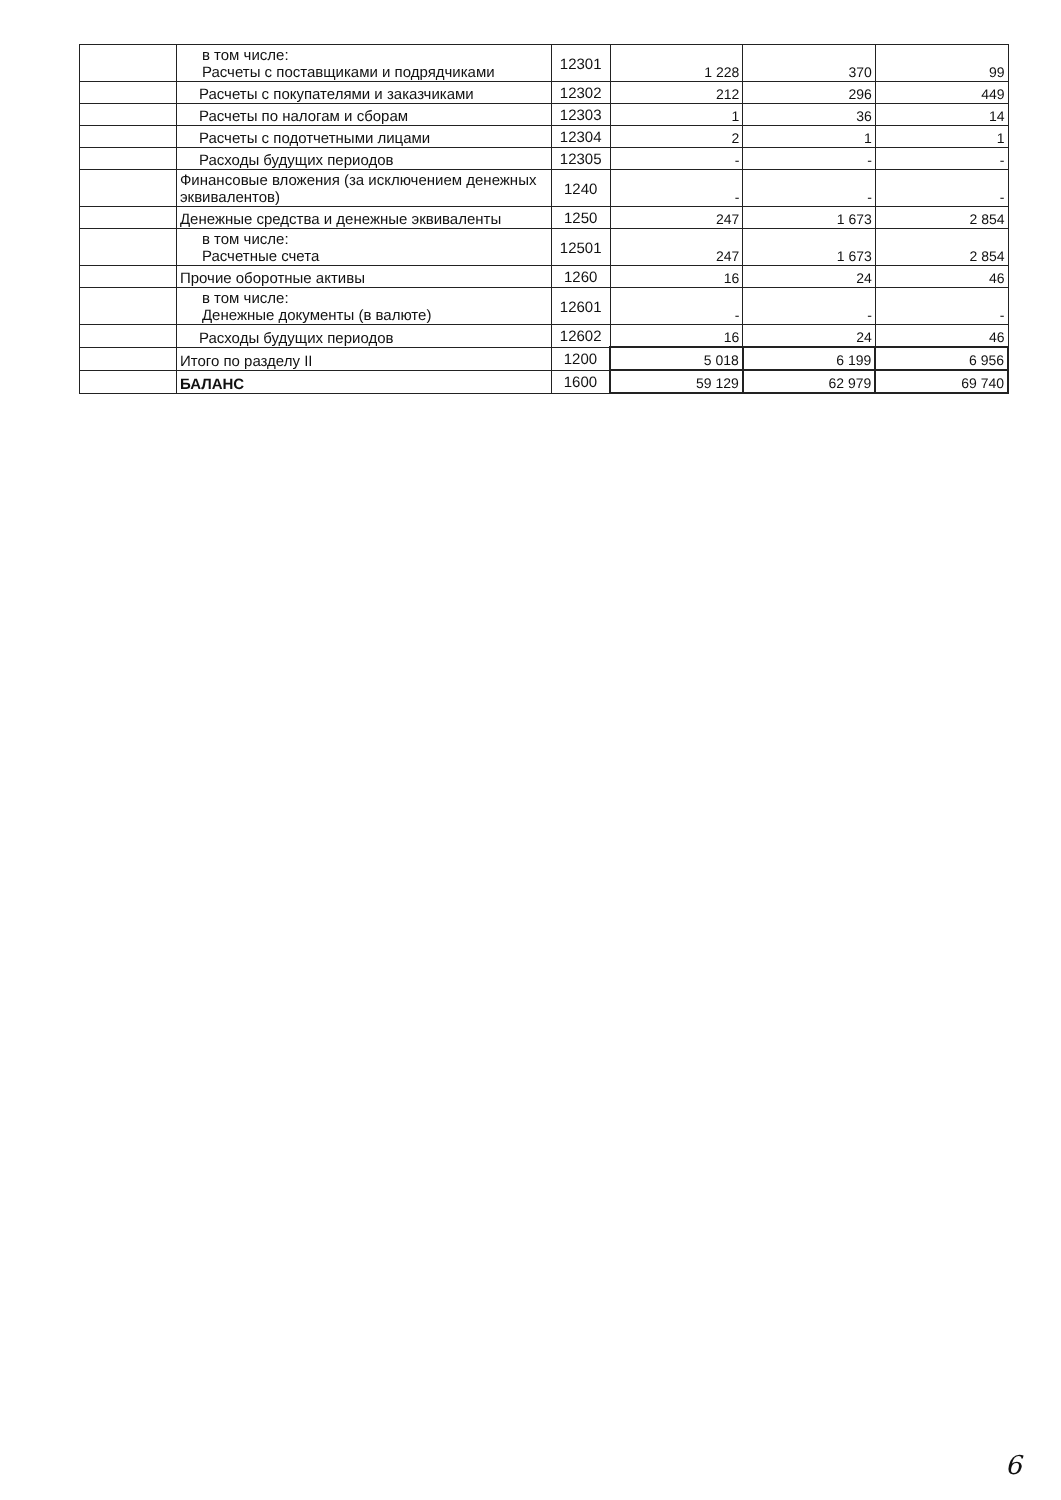| | в том числе: Расчеты с поставщиками и подрядчиками | 12301 | 1 228 | 370 | 99 |
| | Расчеты с покупателями и заказчиками | 12302 | 212 | 296 | 449 |
| | Расчеты по налогам и сборам | 12303 | 1 | 36 | 14 |
| | Расчеты с подотчетными лицами | 12304 | 2 | 1 | 1 |
| | Расходы будущих периодов | 12305 | - | - | - |
| | Финансовые вложения (за исключением денежных эквивалентов) | 1240 | - | - | - |
| | Денежные средства и денежные эквиваленты | 1250 | 247 | 1 673 | 2 854 |
| | в том числе: Расчетные счета | 12501 | 247 | 1 673 | 2 854 |
| | Прочие оборотные активы | 1260 | 16 | 24 | 46 |
| | в том числе: Денежные документы (в валюте) | 12601 | - | - | - |
| | Расходы будущих периодов | 12602 | 16 | 24 | 46 |
| | Итого по разделу II | 1200 | 5 018 | 6 199 | 6 956 |
| | БАЛАНС | 1600 | 59 129 | 62 979 | 69 740 |
6